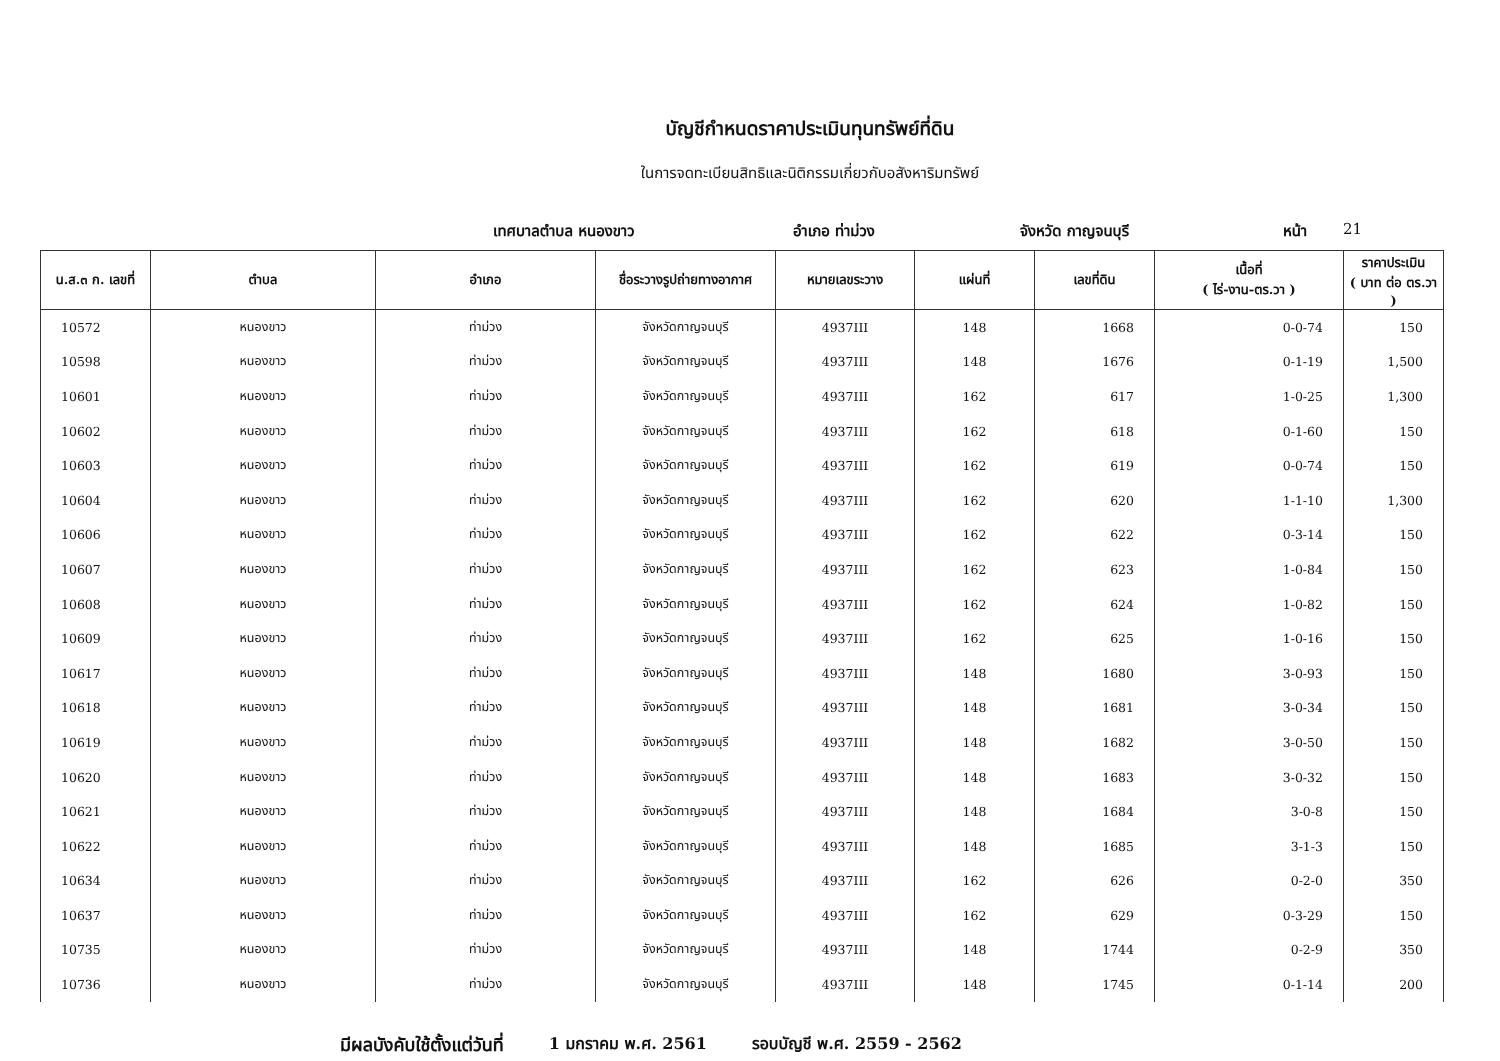บัญชีกำหนดราคาประเมินทุนทรัพย์ที่ดิน
ในการจดทะเบียนสิทธิและนิติกรรมเกี่ยวกับอสังหาริมทรัพย์
เทศบาลตำบล หนองขาว อำเภอ ท่าม่วง จังหวัด กาญจนบุรี หน้า 21
| น.ส.๓ ก. เลขที่ | ตำบล | อำเภอ | ชื่อระวางรูปถ่ายทางอากาศ | หมายเลขระวาง | แผ่นที่ | เลขที่ดิน | เนื้อที่ ( ไร่-งาน-ตร.วา ) | ราคาประเมิน ( บาท ต่อ ตร.วา ) |
| --- | --- | --- | --- | --- | --- | --- | --- | --- |
| 10572 | หนองขาว | ท่าม่วง | จังหวัดกาญจนบุรี | 4937III | 148 | 1668 | 0-0-74 | 150 |
| 10598 | หนองขาว | ท่าม่วง | จังหวัดกาญจนบุรี | 4937III | 148 | 1676 | 0-1-19 | 1,500 |
| 10601 | หนองขาว | ท่าม่วง | จังหวัดกาญจนบุรี | 4937III | 162 | 617 | 1-0-25 | 1,300 |
| 10602 | หนองขาว | ท่าม่วง | จังหวัดกาญจนบุรี | 4937III | 162 | 618 | 0-1-60 | 150 |
| 10603 | หนองขาว | ท่าม่วง | จังหวัดกาญจนบุรี | 4937III | 162 | 619 | 0-0-74 | 150 |
| 10604 | หนองขาว | ท่าม่วง | จังหวัดกาญจนบุรี | 4937III | 162 | 620 | 1-1-10 | 1,300 |
| 10606 | หนองขาว | ท่าม่วง | จังหวัดกาญจนบุรี | 4937III | 162 | 622 | 0-3-14 | 150 |
| 10607 | หนองขาว | ท่าม่วง | จังหวัดกาญจนบุรี | 4937III | 162 | 623 | 1-0-84 | 150 |
| 10608 | หนองขาว | ท่าม่วง | จังหวัดกาญจนบุรี | 4937III | 162 | 624 | 1-0-82 | 150 |
| 10609 | หนองขาว | ท่าม่วง | จังหวัดกาญจนบุรี | 4937III | 162 | 625 | 1-0-16 | 150 |
| 10617 | หนองขาว | ท่าม่วง | จังหวัดกาญจนบุรี | 4937III | 148 | 1680 | 3-0-93 | 150 |
| 10618 | หนองขาว | ท่าม่วง | จังหวัดกาญจนบุรี | 4937III | 148 | 1681 | 3-0-34 | 150 |
| 10619 | หนองขาว | ท่าม่วง | จังหวัดกาญจนบุรี | 4937III | 148 | 1682 | 3-0-50 | 150 |
| 10620 | หนองขาว | ท่าม่วง | จังหวัดกาญจนบุรี | 4937III | 148 | 1683 | 3-0-32 | 150 |
| 10621 | หนองขาว | ท่าม่วง | จังหวัดกาญจนบุรี | 4937III | 148 | 1684 | 3-0-8 | 150 |
| 10622 | หนองขาว | ท่าม่วง | จังหวัดกาญจนบุรี | 4937III | 148 | 1685 | 3-1-3 | 150 |
| 10634 | หนองขาว | ท่าม่วง | จังหวัดกาญจนบุรี | 4937III | 162 | 626 | 0-2-0 | 350 |
| 10637 | หนองขาว | ท่าม่วง | จังหวัดกาญจนบุรี | 4937III | 162 | 629 | 0-3-29 | 150 |
| 10735 | หนองขาว | ท่าม่วง | จังหวัดกาญจนบุรี | 4937III | 148 | 1744 | 0-2-9 | 350 |
| 10736 | หนองขาว | ท่าม่วง | จังหวัดกาญจนบุรี | 4937III | 148 | 1745 | 0-1-14 | 200 |
มีผลบังคับใช้ตั้งแต่วันที่ 1 มกราคม พ.ศ. 2561 รอบบัญชี พ.ศ. 2559 - 2562